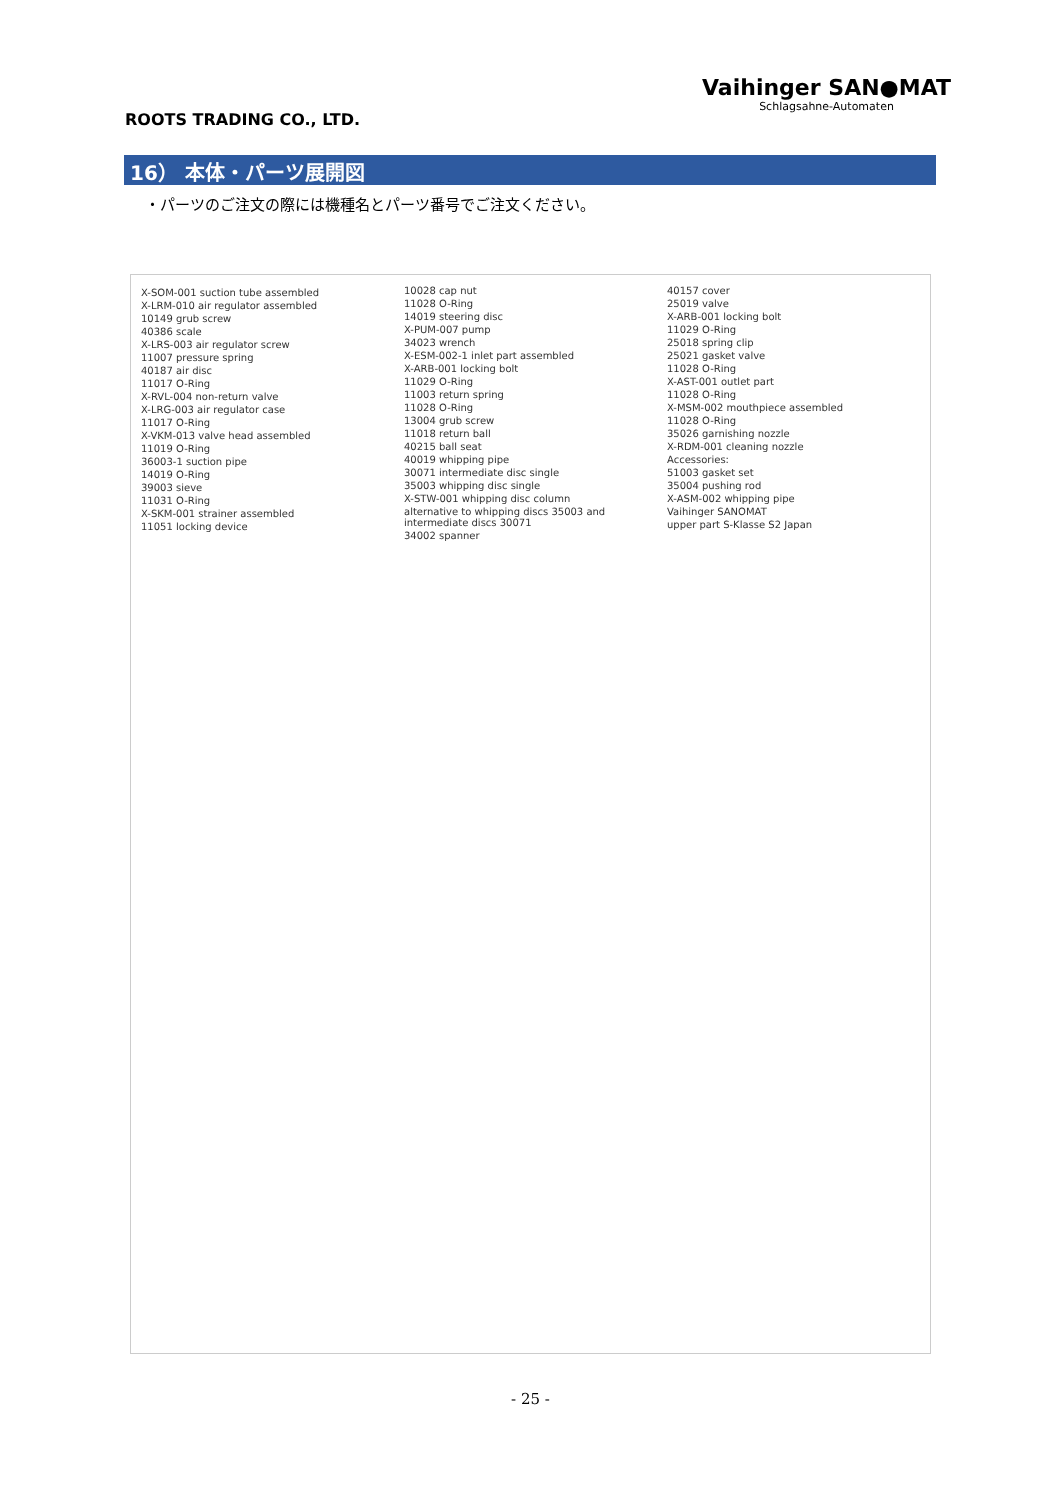ROOTS TRADING CO., LTD.
Vaihinger SAN●MAT
Schlagsahne-Automaten
16） 本体・パーツ展開図
・パーツのご注文の際には機種名とパーツ番号でご注文ください。
X-SOM-001 suction tube assembled
X-LRM-010 air regulator assembled
10149 grub screw
40386 scale
X-LRS-003 air regulator screw
11007 pressure spring
40187 air disc
11017 O-Ring
X-RVL-004 non-return valve
X-LRG-003 air regulator case
11017 O-Ring
X-VKM-013 valve head assembled
11019 O-Ring
36003-1 suction pipe
14019 O-Ring
39003 sieve
11031 O-Ring
X-SKM-001 strainer assembled
11051 locking device
10028 cap nut
11028 O-Ring
14019 steering disc
X-PUM-007 pump
34023 wrench
X-ESM-002-1 inlet part assembled
X-ARB-001 locking bolt
11029 O-Ring
11003 return spring
11028 O-Ring
13004 grub screw
11018 return ball
40215 ball seat
40019 whipping pipe
30071 intermediate disc single
35003 whipping disc single
X-STW-001 whipping disc column
alternative to whipping discs 35003 and intermediate discs 30071
34002 spanner
40157 cover
25019 valve
X-ARB-001 locking bolt
11029 O-Ring
25018 spring clip
25021 gasket valve
11028 O-Ring
X-AST-001 outlet part
11028 O-Ring
X-MSM-002 mouthpiece assembled
11028 O-Ring
35026 garnishing nozzle
X-RDM-001 cleaning nozzle
Accessories:
51003 gasket set
35004 pushing rod
X-ASM-002 whipping pipe
Vaihinger SANOMAT
upper part S-Klasse S2 Japan
- 25 -